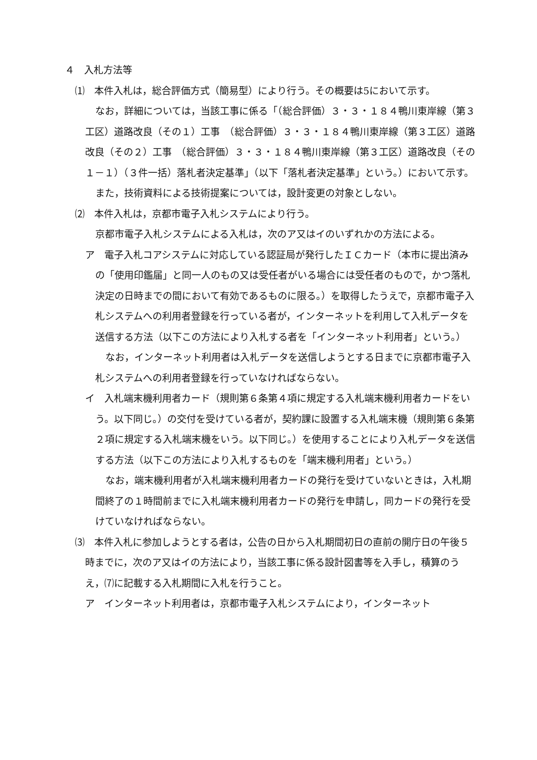４　入札方法等
⑴　本件入札は，総合評価方式（簡易型）により行う。その概要は5において示す。
なお，詳細については，当該工事に係る「（総合評価）３・３・１８４鴨川東岸線（第３工区）道路改良（その１）工事　（総合評価）３・３・１８４鴨川東岸線（第３工区）道路改良（その２）工事　（総合評価）３・３・１８４鴨川東岸線（第３工区）道路改良（その１－１）（３件一括）落札者決定基準」（以下「落札者決定基準」という。）において示す。
また，技術資料による技術提案については，設計変更の対象としない。
⑵　本件入札は，京都市電子入札システムにより行う。
京都市電子入札システムによる入札は，次のア又はイのいずれかの方法による。
ア　電子入札コアシステムに対応している認証局が発行したＩＣカード（本市に提出済みの「使用印鑑届」と同一人のもの又は受任者がいる場合には受任者のもので，かつ落札決定の日時までの間において有効であるものに限る。）を取得したうえで，京都市電子入札システムへの利用者登録を行っている者が，インターネットを利用して入札データを送信する方法（以下この方法により入札する者を「インターネット利用者」という。）
なお，インターネット利用者は入札データを送信しようとする日までに京都市電子入札システムへの利用者登録を行っていなければならない。
イ　入札端末機利用者カード（規則第６条第４項に規定する入札端末機利用者カードをいう。以下同じ。）の交付を受けている者が，契約課に設置する入札端末機（規則第６条第２項に規定する入札端末機をいう。以下同じ。）を使用することにより入札データを送信する方法（以下この方法により入札するものを「端末機利用者」という。）
なお，端末機利用者が入札端末機利用者カードの発行を受けていないときは，入札期間終了の１時間前までに入札端末機利用者カードの発行を申請し，同カードの発行を受けていなければならない。
⑶　本件入札に参加しようとする者は，公告の日から入札期間初日の直前の開庁日の午後５時までに，次のア又はイの方法により，当該工事に係る設計図書等を入手し，積算のうえ，⑺に記載する入札期間に入札を行うこと。
ア　インターネット利用者は，京都市電子入札システムにより，インターネット